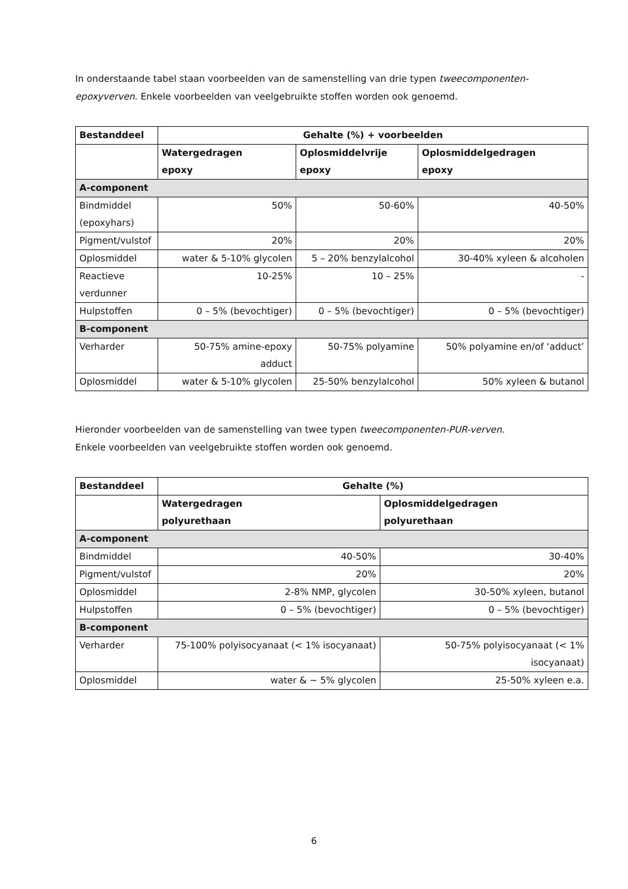In onderstaande tabel staan voorbeelden van de samenstelling van drie typen tweecomponenten-epoxyverven. Enkele voorbeelden van veelgebruikte stoffen worden ook genoemd.
| Bestanddeel | Gehalte (%) + voorbeelden | | |
| --- | --- | --- | --- |
| | Watergedragen epoxy | Oplosmiddelvrije epoxy | Oplosmiddelgedragen epoxy |
| A-component | | | |
| Bindmiddel (epoxyhars) | 50% | 50-60% | 40-50% |
| Pigment/vulstof | 20% | 20% | 20% |
| Oplosmiddel | water & 5-10% glycolen | 5 – 20% benzylalcohol | 30-40% xyleen & alcoholen |
| Reactieve verdunner | 10-25% | 10 – 25% | - |
| Hulpstoffen | 0 – 5% (bevochtiger) | 0 – 5% (bevochtiger) | 0 – 5% (bevochtiger) |
| B-component | | | |
| Verharder | 50-75% amine-epoxy adduct | 50-75% polyamine | 50% polyamine en/of ‘adduct’ |
| Oplosmiddel | water & 5-10% glycolen | 25-50% benzylalcohol | 50% xyleen & butanol |
Hieronder voorbeelden van de samenstelling van twee typen tweecomponenten-PUR-verven.
Enkele voorbeelden van veelgebruikte stoffen worden ook genoemd.
| Bestanddeel | Gehalte (%) | |
| --- | --- | --- |
| | Watergedragen polyurethaan | Oplosmiddelgedragen polyurethaan |
| A-component | | |
| Bindmiddel | 40-50% | 30-40% |
| Pigment/vulstof | 20% | 20% |
| Oplosmiddel | 2-8% NMP, glycolen | 30-50% xyleen, butanol |
| Hulpstoffen | 0 – 5% (bevochtiger) | 0 – 5% (bevochtiger) |
| B-component | | |
| Verharder | 75-100% polyisocyanaat (< 1% isocyanaat) | 50-75% polyisocyanaat (< 1% isocyanaat) |
| Oplosmiddel | water & ~ 5% glycolen | 25-50% xyleen e.a. |
6